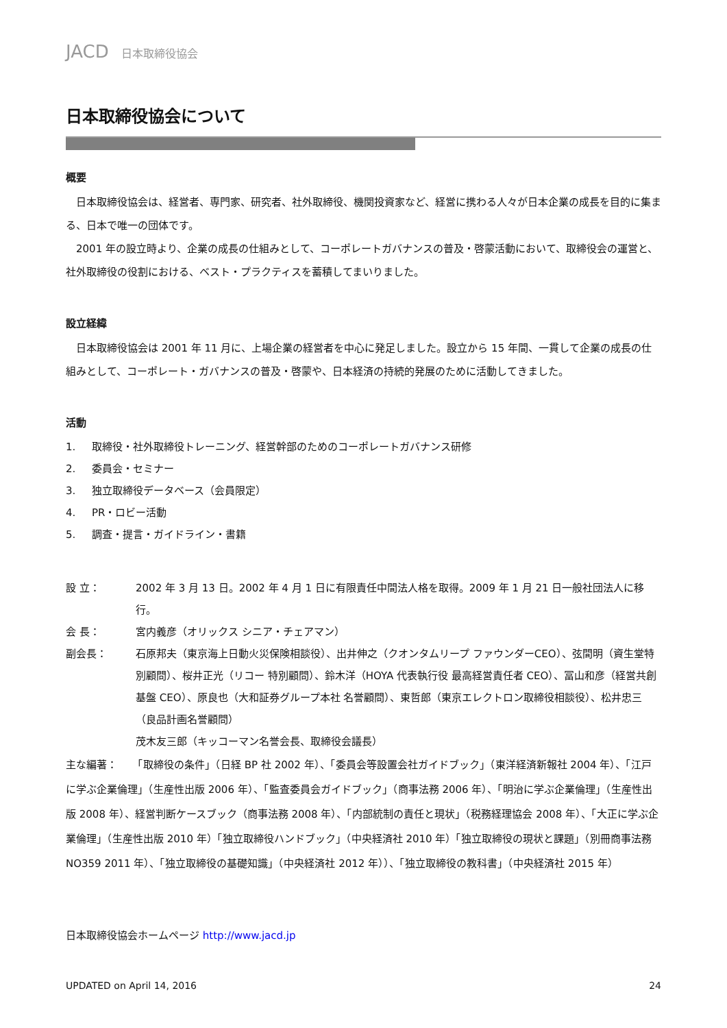JACD 日本取締役協会
日本取締役協会について
概要
　日本取締役協会は、経営者、専門家、研究者、社外取締役、機関投資家など、経営に携わる人々が日本企業の成長を目的に集まる、日本で唯一の団体です。
　2001 年の設立時より、企業の成長の仕組みとして、コーポレートガバナンスの普及・啓蒙活動において、取締役会の運営と、社外取締役の役割における、ベスト・プラクティスを蓄積してまいりました。
設立経緯
　日本取締役協会は 2001 年 11 月に、上場企業の経営者を中心に発足しました。設立から 15 年間、一貫して企業の成長の仕組みとして、コーポレート・ガバナンスの普及・啓蒙や、日本経済の持続的発展のために活動してきました。
活動
1. 取締役・社外取締役トレーニング、経営幹部のためのコーポレートガバナンス研修
2. 委員会・セミナー
3. 独立取締役データベース（会員限定）
4. PR・ロビー活動
5. 調査・提言・ガイドライン・書籍
設 立： 2002 年 3 月 13 日。2002 年 4 月 1 日に有限責任中間法人格を取得。2009 年 1 月 21 日一般社団法人に移行。
会 長： 宮内義彦（オリックス シニア・チェアマン）
副会長： 石原邦夫（東京海上日動火災保険相談役）、出井伸之（クオンタムリープ ファウンダーCEO）、弦間明（資生堂特別顧問）、桜井正光（リコー 特別顧問）、鈴木洋（HOYA 代表執行役 最高経営責任者 CEO）、冨山和彦（経営共創基盤 CEO）、原良也（大和証券グループ本社 名誉顧問）、東哲郎（東京エレクトロン取締役相談役）、松井忠三（良品計画名誉顧問）
茂木友三郎（キッコーマン名誉会長、取締役会議長）
主な編著：　　「取締役の条件」（日経 BP 社 2002 年）、「委員会等設置会社ガイドブック」（東洋経済新報社 2004 年）、「江戸に学ぶ企業倫理」（生産性出版 2006 年）、「監査委員会ガイドブック」（商事法務 2006 年）、「明治に学ぶ企業倫理」（生産性出版 2008 年）、経営判断ケースブック（商事法務 2008 年）、「内部統制の責任と現状」（税務経理協会 2008 年）、「大正に学ぶ企業倫理」（生産性出版 2010 年）「独立取締役ハンドブック」（中央経済社 2010 年）「独立取締役の現状と課題」（別冊商事法務 NO359 2011 年）、「独立取締役の基礎知識」（中央経済社 2012 年））、「独立取締役の教科書」（中央経済社 2015 年）
日本取締役協会ホームページ http://www.jacd.jp
UPDATED on April 14, 2016 24